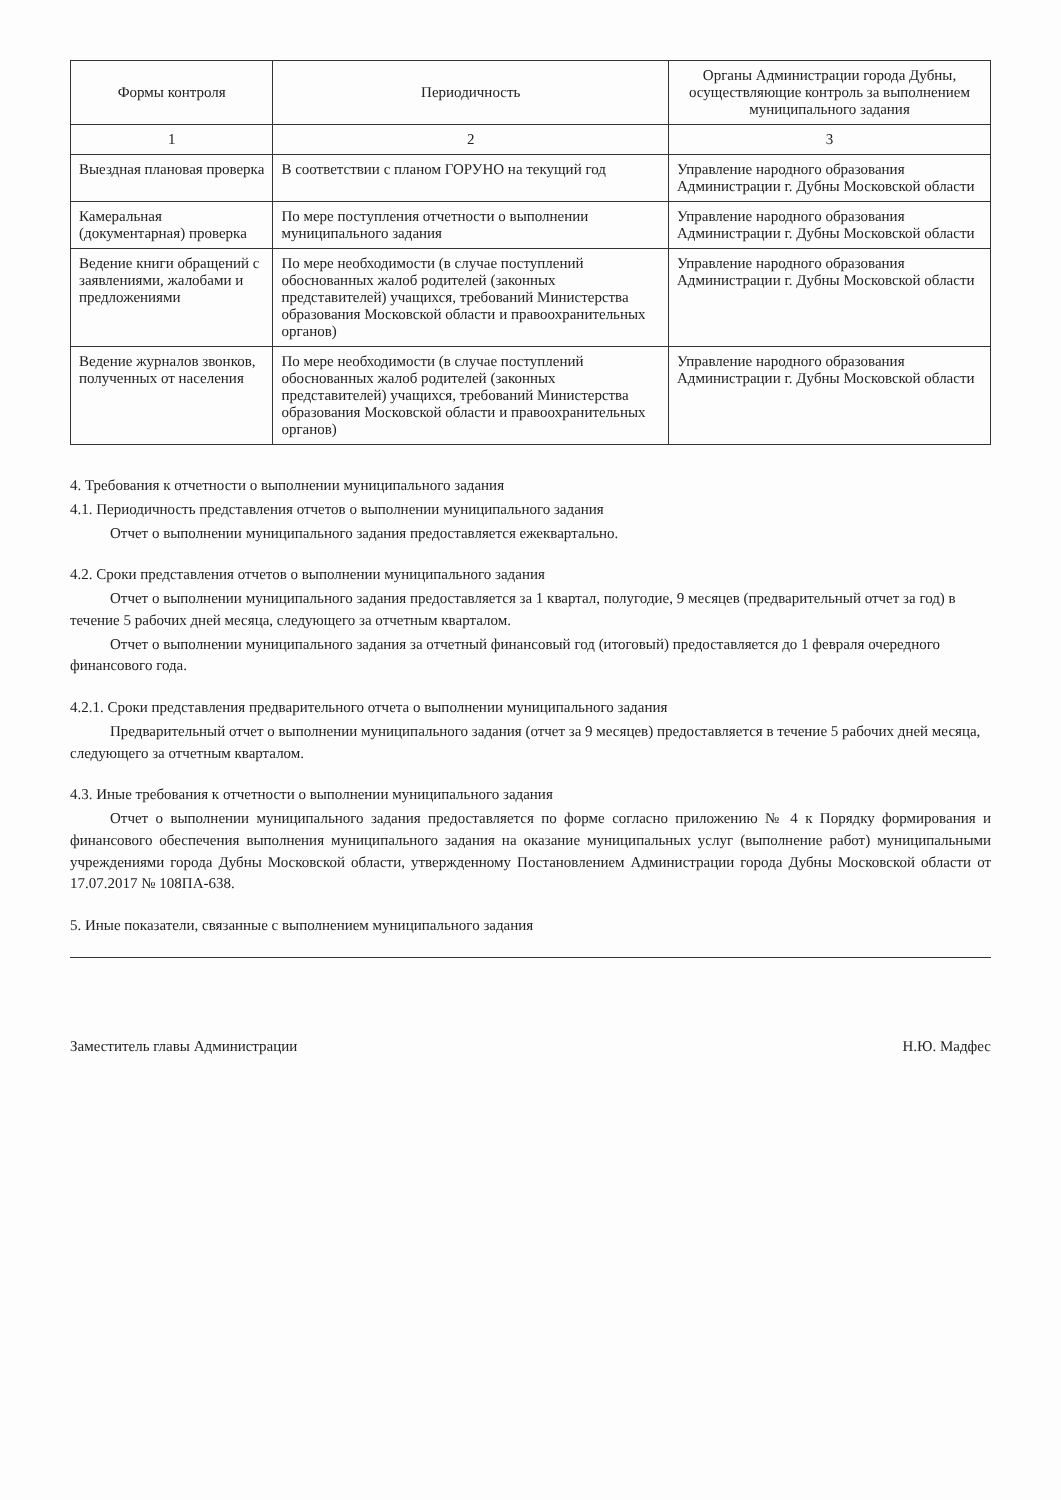| Формы контроля | Периодичность | Органы Администрации города Дубны, осуществляющие контроль за выполнением муниципального задания |
| --- | --- | --- |
| 1 | 2 | 3 |
| Выездная плановая проверка | В соответствии с планом ГОРУНО на текущий год | Управление народного образования Администрации г. Дубны Московской области |
| Камеральная (документарная) проверка | По мере поступления отчетности о выполнении муниципального задания | Управление народного образования Администрации г. Дубны Московской области |
| Ведение книги обращений с заявлениями, жалобами и предложениями | По мере необходимости (в случае поступлений обоснованных жалоб родителей (законных представителей) учащихся, требований Министерства образования Московской области и правоохранительных органов) | Управление народного образования Администрации г. Дубны Московской области |
| Ведение журналов звонков, полученных от населения | По мере необходимости (в случае поступлений обоснованных жалоб родителей (законных представителей) учащихся, требований Министерства образования Московской области и правоохранительных органов) | Управление народного образования Администрации г. Дубны Московской области |
4. Требования к отчетности о выполнении муниципального задания
4.1. Периодичность представления отчетов о выполнении муниципального задания
Отчет о выполнении муниципального задания предоставляется ежеквартально.
4.2. Сроки представления отчетов о выполнении муниципального задания
Отчет о выполнении муниципального задания предоставляется за 1 квартал, полугодие, 9 месяцев (предварительный отчет за год) в течение 5 рабочих дней месяца, следующего за отчетным кварталом.
Отчет о выполнении муниципального задания за отчетный финансовый год (итоговый) предоставляется до 1 февраля очередного финансового года.
4.2.1. Сроки представления предварительного отчета о выполнении муниципального задания
Предварительный отчет о выполнении муниципального задания (отчет за 9 месяцев) предоставляется в течение 5 рабочих дней месяца, следующего за отчетным кварталом.
4.3. Иные требования к отчетности о выполнении муниципального задания
Отчет о выполнении муниципального задания предоставляется по форме согласно приложению № 4 к Порядку формирования и финансового обеспечения выполнения муниципального задания на оказание муниципальных услуг (выполнение работ) муниципальными учреждениями города Дубны Московской области, утвержденному Постановлением Администрации города Дубны Московской области от 17.07.2017 № 108ПА-638.
5. Иные показатели, связанные с выполнением муниципального задания
Заместитель главы Администрации Н.Ю. Мадфес